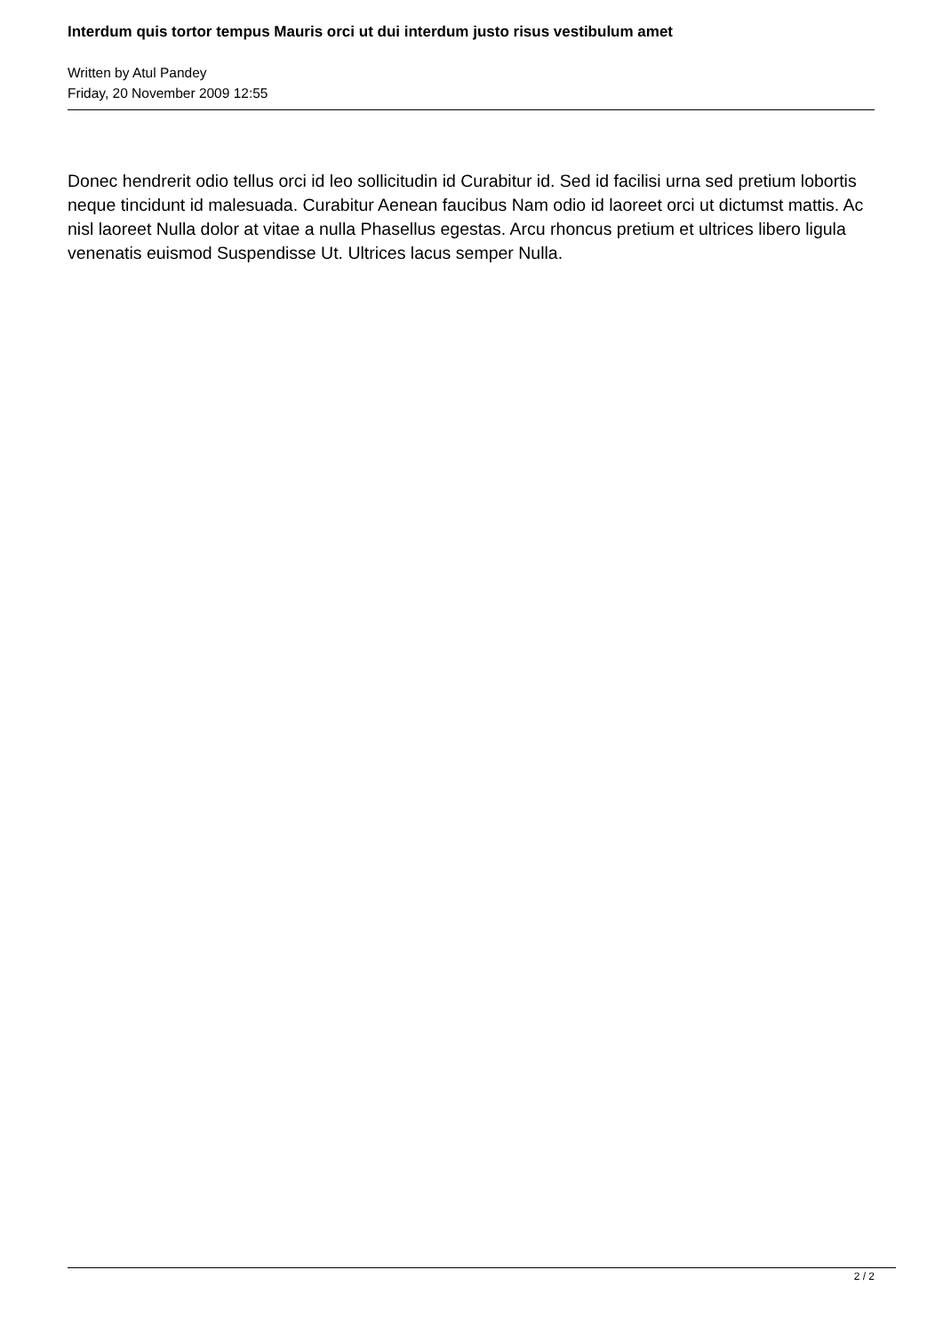Interdum quis tortor tempus Mauris orci ut dui interdum justo risus vestibulum amet
Written by Atul Pandey
Friday, 20 November 2009 12:55
Donec hendrerit odio tellus orci id leo sollicitudin id Curabitur id. Sed id facilisi urna sed pretium lobortis neque tincidunt id malesuada. Curabitur Aenean faucibus Nam odio id laoreet orci ut dictumst mattis. Ac nisl laoreet Nulla dolor at vitae a nulla Phasellus egestas. Arcu rhoncus pretium et ultrices libero ligula venenatis euismod Suspendisse Ut. Ultrices lacus semper Nulla.
2 / 2